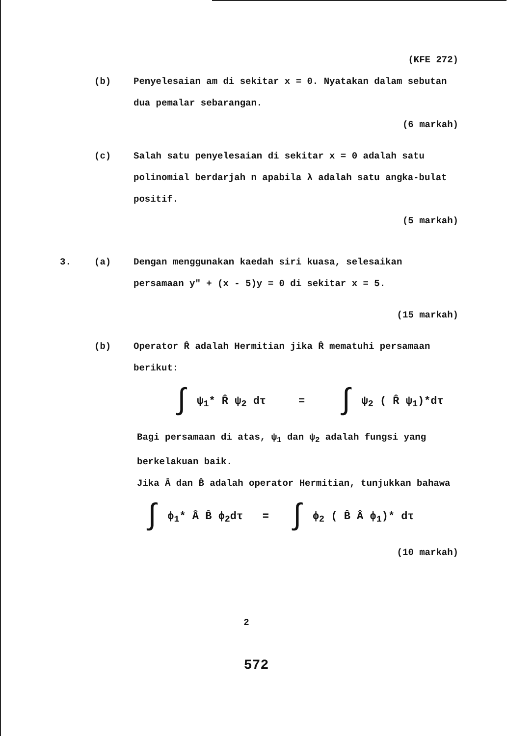(KFE 272)
(b) Penyelesaian am di sekitar x = 0. Nyatakan dalam sebutan dua pemalar sebarangan.
(6 markah)
(c) Salah satu penyelesaian di sekitar x = 0 adalah satu polinomial berdarjah n apabila λ adalah satu angka-bulat positif.
(5 markah)
3. (a) Dengan menggunakan kaedah siri kuasa, selesaikan persamaan y" + (x - 5)y = 0 di sekitar x = 5.
(15 markah)
(b) Operator R̂ adalah Hermitian jika R̂ mematuhi persamaan berikut:
∫ ψ<sub>1</sub>* R̂ ψ<sub>2</sub> dτ = ∫ ψ<sub>2</sub> ( R̂ ψ<sub>1</sub>)*dτ
Bagi persamaan di atas, ψ<sub>1</sub> dan ψ<sub>2</sub> adalah fungsi yang berkelakuan baik.
Jika Â dan B̂ adalah operator Hermitian, tunjukkan bahawa
∫ ϕ<sub>1</sub>* Â B̂ ϕ<sub>2</sub>dτ = ∫ ϕ<sub>2</sub> ( B̂ Â ϕ<sub>1</sub>)* dτ
(10 markah)
2
572